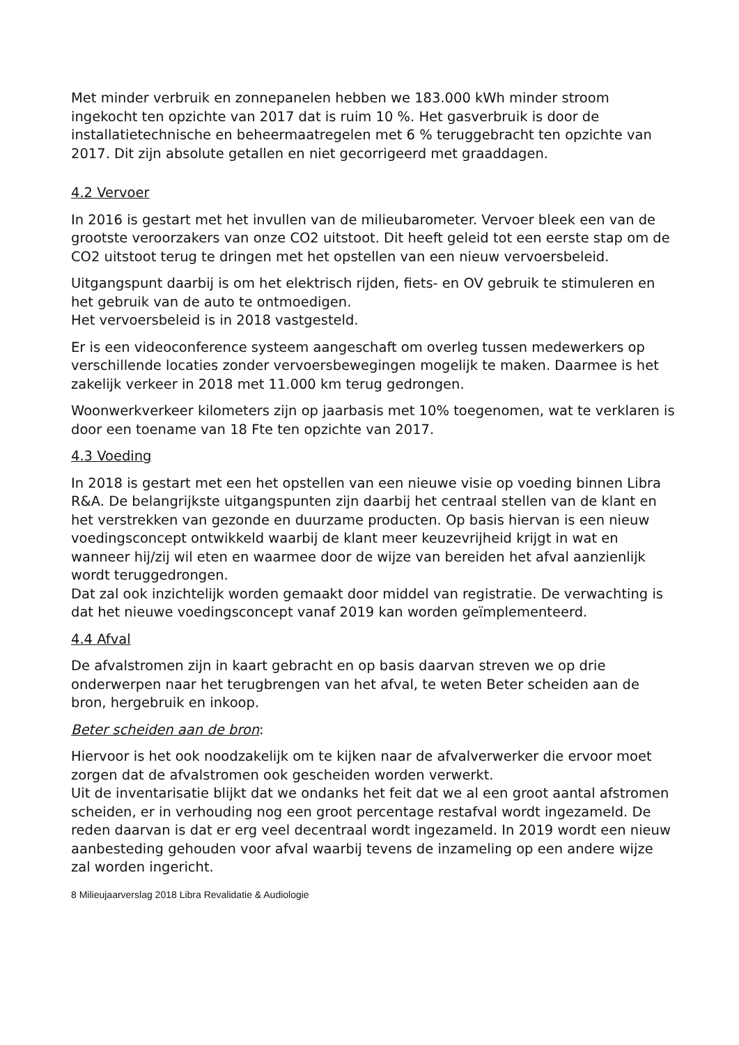Met minder verbruik en zonnepanelen hebben we 183.000 kWh minder stroom ingekocht ten opzichte van 2017 dat is ruim 10 %. Het gasverbruik is door de installatietechnische en beheermaatregelen met 6 % teruggebracht ten opzichte van 2017. Dit zijn absolute getallen en niet gecorrigeerd met graaddagen.
4.2 Vervoer
In 2016 is gestart met het invullen van de milieubarometer. Vervoer bleek een van de grootste veroorzakers van onze CO2 uitstoot. Dit heeft geleid tot een eerste stap om de CO2 uitstoot terug te dringen met het opstellen van een nieuw vervoersbeleid.
Uitgangspunt daarbij is om het elektrisch rijden, fiets- en OV gebruik te stimuleren en het gebruik van de auto te ontmoedigen.
Het vervoersbeleid is in 2018 vastgesteld.
Er is een videoconference systeem aangeschaft om overleg tussen medewerkers op verschillende locaties zonder vervoersbewegingen mogelijk te maken. Daarmee is het zakelijk verkeer in 2018 met 11.000 km terug gedrongen.
Woonwerkverkeer kilometers zijn op jaarbasis met 10% toegenomen, wat te verklaren is door een toename van 18 Fte ten opzichte van 2017.
4.3 Voeding
In 2018 is gestart met een het opstellen van een nieuwe visie op voeding binnen Libra R&A. De belangrijkste uitgangspunten zijn daarbij het centraal stellen van de klant en het verstrekken van gezonde en duurzame producten. Op basis hiervan is een nieuw voedingsconcept ontwikkeld waarbij de klant meer keuzevrijheid krijgt in wat en wanneer hij/zij wil eten en waarmee door de wijze van bereiden het afval aanzienlijk wordt teruggedrongen.
Dat zal ook inzichtelijk worden gemaakt door middel van registratie. De verwachting is dat het nieuwe voedingsconcept vanaf 2019 kan worden geïmplementeerd.
4.4 Afval
De afvalstromen zijn in kaart gebracht en op basis daarvan streven we op drie onderwerpen naar het terugbrengen van het afval, te weten Beter scheiden aan de bron, hergebruik en inkoop.
Beter scheiden aan de bron:
Hiervoor is het ook noodzakelijk om te kijken naar de afvalverwerker die ervoor moet zorgen dat de afvalstromen ook gescheiden worden verwerkt.
Uit de inventarisatie blijkt dat we ondanks het feit dat we al een groot aantal afstromen scheiden, er in verhouding nog een groot percentage restafval wordt ingezameld. De reden daarvan is dat er erg veel decentraal wordt ingezameld. In 2019 wordt een nieuw aanbesteding gehouden voor afval waarbij tevens de inzameling op een andere wijze zal worden ingericht.
8 Milieujaarverslag 2018 Libra Revalidatie & Audiologie